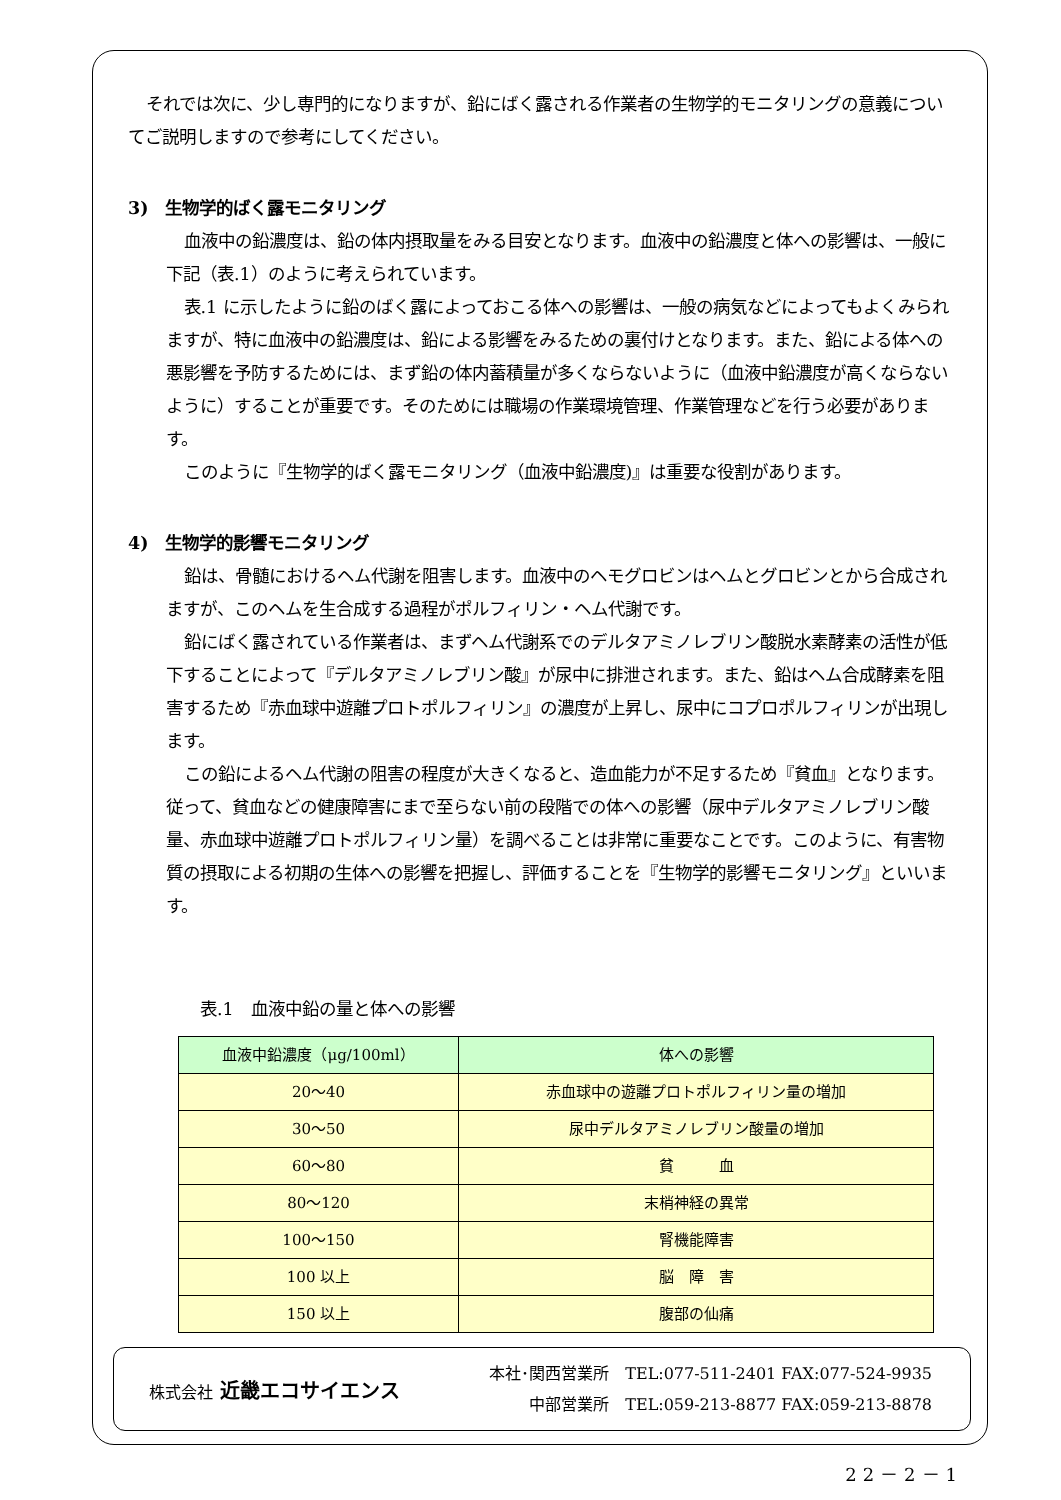それでは次に、少し専門的になりますが、鉛にばく露される作業者の生物学的モニタリングの意義についてご説明しますので参考にしてください。
3)　生物学的ばく露モニタリング
血液中の鉛濃度は、鉛の体内摂取量をみる目安となります。血液中の鉛濃度と体への影響は、一般に下記（表.1）のように考えられています。
表.1 に示したように鉛のばく露によっておこる体への影響は、一般の病気などによってもよくみられますが、特に血液中の鉛濃度は、鉛による影響をみるための裏付けとなります。また、鉛による体への悪影響を予防するためには、まず鉛の体内蓄積量が多くならないように（血液中鉛濃度が高くならないように）することが重要です。そのためには職場の作業環境管理、作業管理などを行う必要があります。
このように『生物学的ばく露モニタリング（血液中鉛濃度)』は重要な役割があります。
4)　生物学的影響モニタリング
鉛は、骨髄におけるヘム代謝を阻害します。血液中のヘモグロビンはヘムとグロビンとから合成されますが、このヘムを生合成する過程がポルフィリン・ヘム代謝です。
鉛にばく露されている作業者は、まずヘム代謝系でのデルタアミノレブリン酸脱水素酵素の活性が低下することによって『デルタアミノレブリン酸』が尿中に排泄されます。また、鉛はヘム合成酵素を阻害するため『赤血球中遊離プロトポルフィリン』の濃度が上昇し、尿中にコプロポルフィリンが出現します。
この鉛によるヘム代謝の阻害の程度が大きくなると、造血能力が不足するため『貧血』となります。従って、貧血などの健康障害にまで至らない前の段階での体への影響（尿中デルタアミノレブリン酸量、赤血球中遊離プロトポルフィリン量）を調べることは非常に重要なことです。このように、有害物質の摂取による初期の生体への影響を把握し、評価することを『生物学的影響モニタリング』といいます。
表.1　血液中鉛の量と体への影響
| 血液中鉛濃度（μg/100ml） | 体への影響 |
| --- | --- |
| 20～40 | 赤血球中の遊離プロトポルフィリン量の増加 |
| 30～50 | 尿中デルタアミノレブリン酸量の増加 |
| 60～80 | 貧 血 |
| 80～120 | 末梢神経の異常 |
| 100～150 | 腎機能障害 |
| 100 以上 | 脳 障 害 |
| 150 以上 | 腹部の仙痛 |
株式会社 近畿エコサイエンス
本社･関西営業所　TEL:077-511-2401 FAX:077-524-9935
中部営業所　TEL:059-213-8877 FAX:059-213-8878
22－2－1